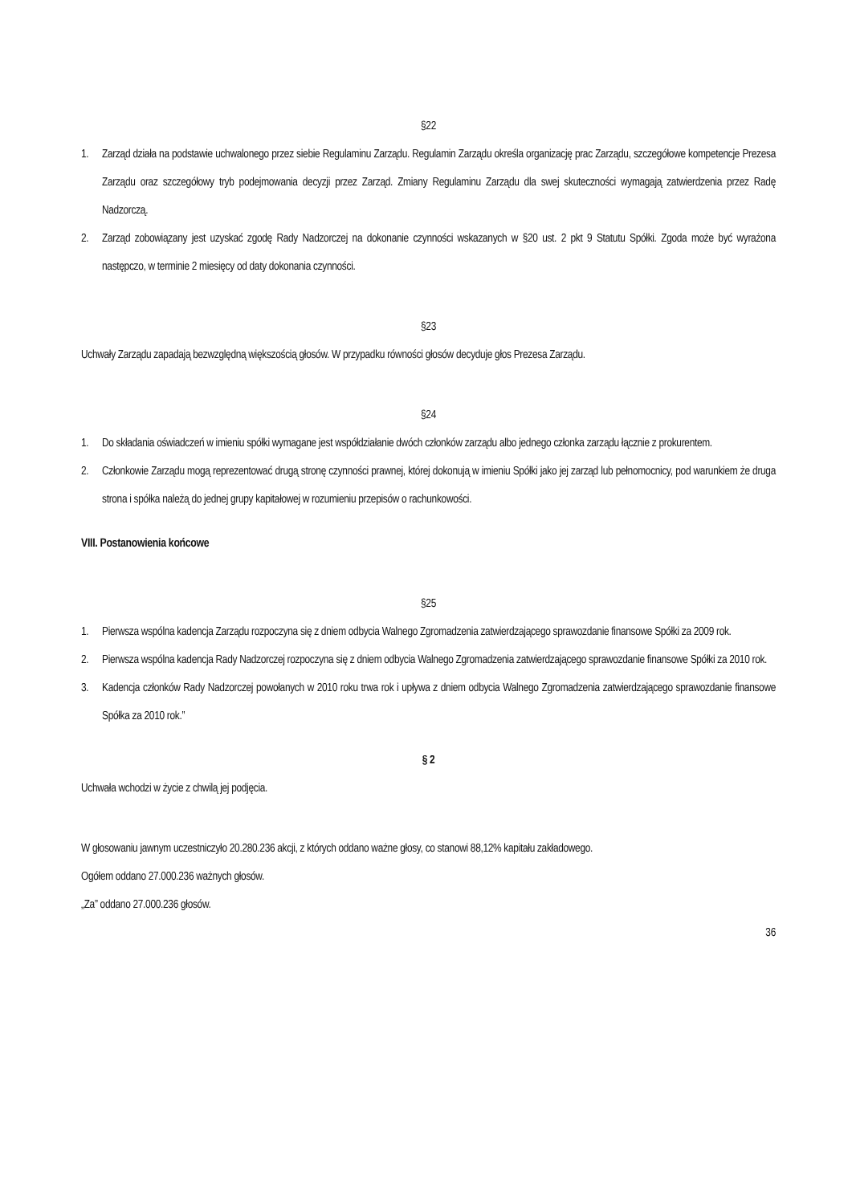§22
1. Zarząd działa na podstawie uchwalonego przez siebie Regulaminu Zarządu. Regulamin Zarządu określa organizację prac Zarządu, szczegółowe kompetencje Prezesa Zarządu oraz szczegółowy tryb podejmowania decyzji przez Zarząd. Zmiany Regulaminu Zarządu dla swej skuteczności wymagają zatwierdzenia przez Radę Nadzorczą.
2. Zarząd zobowiązany jest uzyskać zgodę Rady Nadzorczej na dokonanie czynności wskazanych w §20 ust. 2 pkt 9 Statutu Spółki. Zgoda może być wyrażona następczo, w terminie 2 miesięcy od daty dokonania czynności.
§23
Uchwały Zarządu zapadają bezwzględną większością głosów. W przypadku równości głosów decyduje głos Prezesa Zarządu.
§24
1. Do składania oświadczeń w imieniu spółki wymagane jest współdziałanie dwóch członków zarządu albo jednego członka zarządu łącznie z prokurentem.
2. Członkowie Zarządu mogą reprezentować drugą stronę czynności prawnej, której dokonują w imieniu Spółki jako jej zarząd lub pełnomocnicy, pod warunkiem że druga strona i spółka należą do jednej grupy kapitałowej w rozumieniu przepisów o rachunkowości.
VIII. Postanowienia końcowe
§25
1. Pierwsza wspólna kadencja Zarządu rozpoczyna się z dniem odbycia Walnego Zgromadzenia zatwierdzającego sprawozdanie finansowe Spółki za 2009 rok.
2. Pierwsza wspólna kadencja Rady Nadzorczej rozpoczyna się z dniem odbycia Walnego Zgromadzenia zatwierdzającego sprawozdanie finansowe Spółki za 2010 rok.
3. Kadencja członków Rady Nadzorczej powołanych w 2010 roku trwa rok i upływa z dniem odbycia Walnego Zgromadzenia zatwierdzającego sprawozdanie finansowe Spółka za 2010 rok.”
§ 2
Uchwała wchodzi w życie z chwilą jej podjęcia.
W głosowaniu jawnym uczestniczyło 20.280.236 akcji, z których oddano ważne głosy, co stanowi 88,12% kapitału zakładowego.
Ogółem oddano 27.000.236 ważnych głosów.
„Za” oddano 27.000.236 głosów.
36